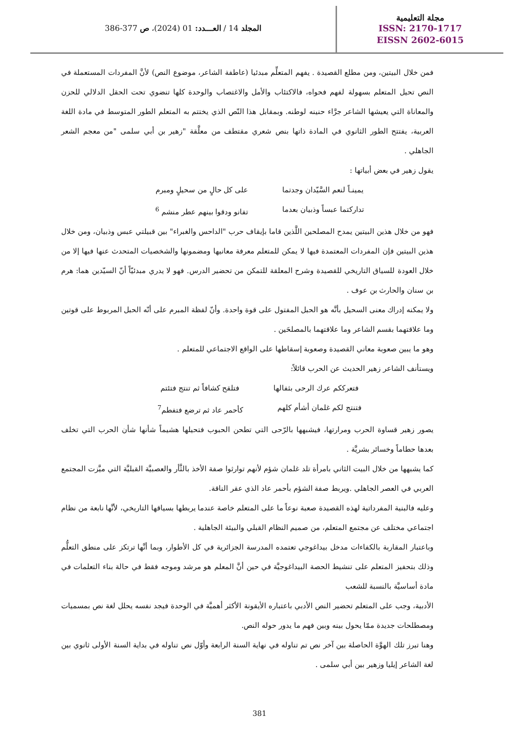مجلة التعليمية
ISSN: 2170-1717
EISSN 2602-6015
المجلد 14 / العـــدد: 01 (2024)، ص 377-386
فمن خلال البيتين، ومن مطلع القصيدة . يفهم المتعلِّم مبدئيا (عاطفة الشاعر، موضوع النص) لأنَّ المفردات المستعملة في النص تحيل المتعلم بسهولة لفهم فحواه، فالاكتئاب والأمل والاغتصاب والوحدة كلها تنضوي تحت الحقل الدلالي للحزن والمعاناة التي يعيشها الشاعر جرَّاء حنينه لوطنه. وبمقابل هذا النّص الذي يختتم به المتعلم الطور المتوسط في مادة اللغة العربية، يفتتح الطور الثانوي في المادة ذاتها بنص شعري مقتطف من معلَّقة "زهير بن أبي سلمى "من معجم الشعر الجاهلي .
يقول زهير في بعض أبياتها :
يمينـاً لنعم السَّيّدان وجدتما على كل حالٍ من سحيلٍ ومبرم
تداركتما عبساً وذبيان بعدما تفانو ودقوا بينهم عطر منشم <sup>6</sup>
فهو من خلال هذين البيتين يمدح المصلحين اللَّذين قاما بإيقاف حرب "الداحس والغبراء" بين قبيلتي عبس وذبيان، ومن خلال هذين البيتين فإن المفردات المعتمدة فيها لا يمكن للمتعلم معرفة معانيها ومضمونها والشخصيات المتحدث عنها فيها إلا من خلال العودة للسياق التاريخي للقصيدة وشرح المعلقة للتمكن من تحضير الدرس. فهو لا يدري مبدئيّاً أنّ السيّدين هما: هرم بن سنان والحارث بن عوف .
ولا يمكنه إدراك معنى السحيل بأنَّه هو الحبل المفتول على قوة واحدة. وأنّ لفظة المبرم على أنّه الحبل المربوط على قوتين وما علاقتهما بقسم الشاعر وما علاقتهما بالمصلحَين .
وهو ما يبين صعوبة معاني القصيدة وصعوبة إسقاطها على الواقع الاجتماعي للمتعلم .
ويستأنف الشاعر زهير الحديث عن الحرب قائلاً:
فتعرككم عرك الرحى بثفالها فتلقح كشافاً ثم تنتج فتئتم
فتنتج لكم غلمان أشأم كلهم كأحمر عاد ثم ترضع فتفطم<sup>7</sup>
يصور زهير قساوة الحرب ومرارتها، فيشبهها بالرّحى التي تطحن الحبوب فتحيلها هشيماً شأنها شأن الحرب التي تخلف بعدها حطاماً وخسائر بشريَّة .
كما يشبهها من خلال البيت الثاني بامرأة تلد غلمان شؤم لأنهم توارثوا صفة الأخذ بالثَّأر والعصبيَّة القبليَّة التي ميَّزت المجتمع العربي في العصر الجاهلي .ويربط صفة الشؤم بأحمر عاد الذي عقر الناقة.
وعليه فالبنية المفرداتية لهذه القصيدة صعبة نوعاً ما على المتعلم خاصة عندما يربطها بسياقها التاريخي، لأنَّها نابعة من نظام اجتماعي مختلف عن مجتمع المتعلم، من صميم النظام القبلي والبيئة الجاهلية .
وباعتبار المقاربة بالكفاءات مدخل بيداغوجي تعتمده المدرسة الجزائرية في كل الأطوار، وبما أنَّها ترتكز على منطق التعلُّم وذلك بتحفيز المتعلم على تنشيط الحصة البيداغوجيَّة في حين أنَّ المعلم هو مرشد وموجه فقط في حالة بناء التعلمات في مادة أساسيَّة بالنسبة للشعب
الأدبية، وجب على المتعلم تحضير النص الأدبي باعتباره الأيقونة الأكثر أهميَّة في الوحدة فيجد نفسه يحلل لغة نص بمسميات ومصطلحات جديدة ممّا يحول بينه وبين فهم ما يدور حوله النص.
وهنا تبرز تلك الهوَّة الحاصلة بين آخر نص تم تناوله في نهاية السنة الرابعة وأوّل نص تناوله في بداية السنة الأولى ثانوي بين لغة الشاعر إيليا وزهير بين أبي سلمى .
381